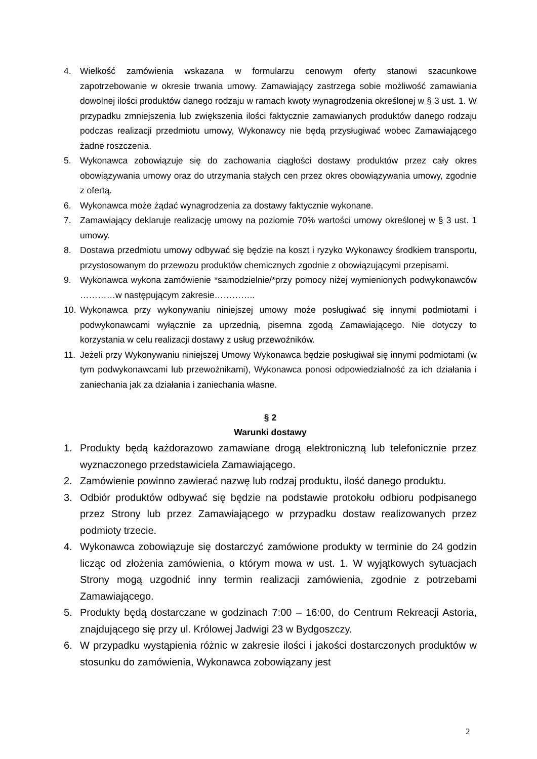4. Wielkość zamówienia wskazana w formularzu cenowym oferty stanowi szacunkowe zapotrzebowanie w okresie trwania umowy. Zamawiający zastrzega sobie możliwość zamawiania dowolnej ilości produktów danego rodzaju w ramach kwoty wynagrodzenia określonej w § 3 ust. 1. W przypadku zmniejszenia lub zwiększenia ilości faktycznie zamawianych produktów danego rodzaju podczas realizacji przedmiotu umowy, Wykonawcy nie będą przysługiwać wobec Zamawiającego żadne roszczenia.
5. Wykonawca zobowiązuje się do zachowania ciągłości dostawy produktów przez cały okres obowiązywania umowy oraz do utrzymania stałych cen przez okres obowiązywania umowy, zgodnie z ofertą.
6. Wykonawca może żądać wynagrodzenia za dostawy faktycznie wykonane.
7. Zamawiający deklaruje realizację umowy na poziomie 70% wartości umowy określonej w § 3 ust. 1 umowy.
8. Dostawa przedmiotu umowy odbywać się będzie na koszt i ryzyko Wykonawcy środkiem transportu, przystosowanym do przewozu produktów chemicznych zgodnie z obowiązującymi przepisami.
9. Wykonawca wykona zamówienie *samodzielnie/*przy pomocy niżej wymienionych podwykonawców …………w następującym zakresie…………..
10. Wykonawca przy wykonywaniu niniejszej umowy może posługiwać się innymi podmiotami i podwykonawcami wyłącznie za uprzednią, pisemna zgodą Zamawiającego. Nie dotyczy to korzystania w celu realizacji dostawy z usług przewoźników.
11. Jeżeli przy Wykonywaniu niniejszej Umowy Wykonawca będzie posługiwał się innymi podmiotami (w tym podwykonawcami lub przewoźnikami), Wykonawca ponosi odpowiedzialność za ich działania i zaniechania jak za działania i zaniechania własne.
§ 2
Warunki dostawy
1. Produkty będą każdorazowo zamawiane drogą elektroniczną lub telefonicznie przez wyznaczonego przedstawiciela Zamawiającego.
2. Zamówienie powinno zawierać nazwę lub rodzaj produktu, ilość danego produktu.
3. Odbiór produktów odbywać się będzie na podstawie protokołu odbioru podpisanego przez Strony lub przez Zamawiającego w przypadku dostaw realizowanych przez podmioty trzecie.
4. Wykonawca zobowiązuje się dostarczyć zamówione produkty w terminie do 24 godzin licząc od złożenia zamówienia, o którym mowa w ust. 1. W wyjątkowych sytuacjach Strony mogą uzgodnić inny termin realizacji zamówienia, zgodnie z potrzebami Zamawiającego.
5. Produkty będą dostarczane w godzinach 7:00 – 16:00, do Centrum Rekreacji Astoria, znajdującego się przy ul. Królowej Jadwigi 23 w Bydgoszczy.
6. W przypadku wystąpienia różnic w zakresie ilości i jakości dostarczonych produktów w stosunku do zamówienia, Wykonawca zobowiązany jest
2